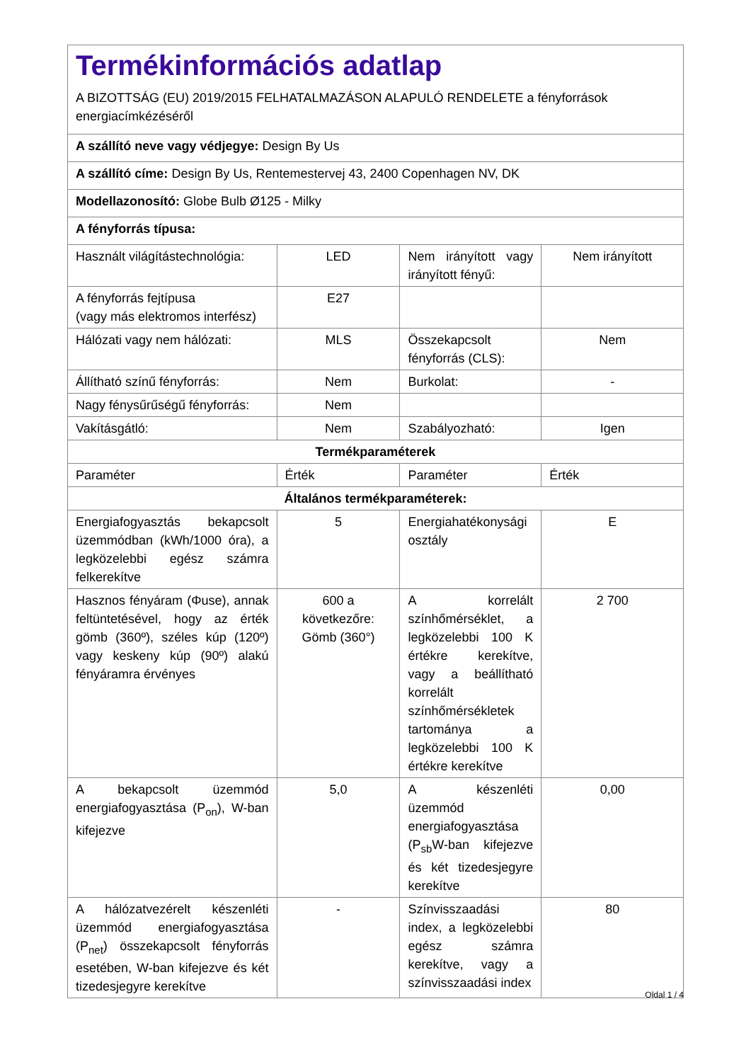| Termékinformációs adatlap A BIZOTTSÁG (EU) 2019/2015 FELHATALMAZÁSON ALAPULÓ RENDELETE a fényforrások energiacímkézéséről | | | |
| A szállító neve vagy védjegye: Design By Us | | | |
| A szállító címe: Design By Us, Rentemestervej 43, 2400 Copenhagen NV, DK | | | |
| Modellazonosító: Globe Bulb Ø125 - Milky | | | |
| A fényforrás típusa: | | | |
| Használt világítástechnológia: | LED | Nem irányított vagy irányított fényű: | Nem irányított |
| A fényforrás fejtípusa (vagy más elektromos interfész) | E27 | | |
| Hálózati vagy nem hálózati: | MLS | Összekapcsolt fényforrás (CLS): | Nem |
| Állítható színű fényforrás: | Nem | Burkolat: | - |
| Nagy fénysűrűségű fényforrás: | Nem | | |
| Vakításgátló: | Nem | Szabályozható: | Igen |
| Termékparaméterek | | | |
| Paraméter | Érték | Paraméter | Érték |
| Általános termékparaméterek: | | | |
| Energiafogyasztás bekapcsolt üzemmódban (kWh/1000 óra), a legközelebbi egész számra felkerekítve | 5 | Energiahatékonysági osztály | E |
| Hasznos fényáram (Φuse), annak feltüntetésével, hogy az érték gömb (360º), széles kúp (120º) vagy keskeny kúp (90º) alakú fényáramra érvényes | 600 a következőre: Gömb (360°) | A korrelált színhőmérséklet, a legközelebbi 100 K értékre kerekítve, vagy a beállítható korrelált színhőmérsékletek tartománya a legközelebbi 100 K értékre kerekítve | 2 700 |
| A bekapcsolt üzemmód energiafogyasztása (P<sub>on</sub>), W-ban kifejezve | 5,0 | A készenléti üzemmód energiafogyasztása (P<sub>sb</sub>W-ban kifejezve és két tizedesjegyre kerekítve | 0,00 |
| A hálózatvezérelt készenléti üzemmód energiafogyasztása (P<sub>net</sub>) összekapcsolt fényforrás esetében, W-ban kifejezve és két tizedesjegyre kerekítve | - | Színvisszaadási index, a legközelebbi egész számra kerekítve, vagy a színvisszaadási index | 80 |
Oldal 1 / 4